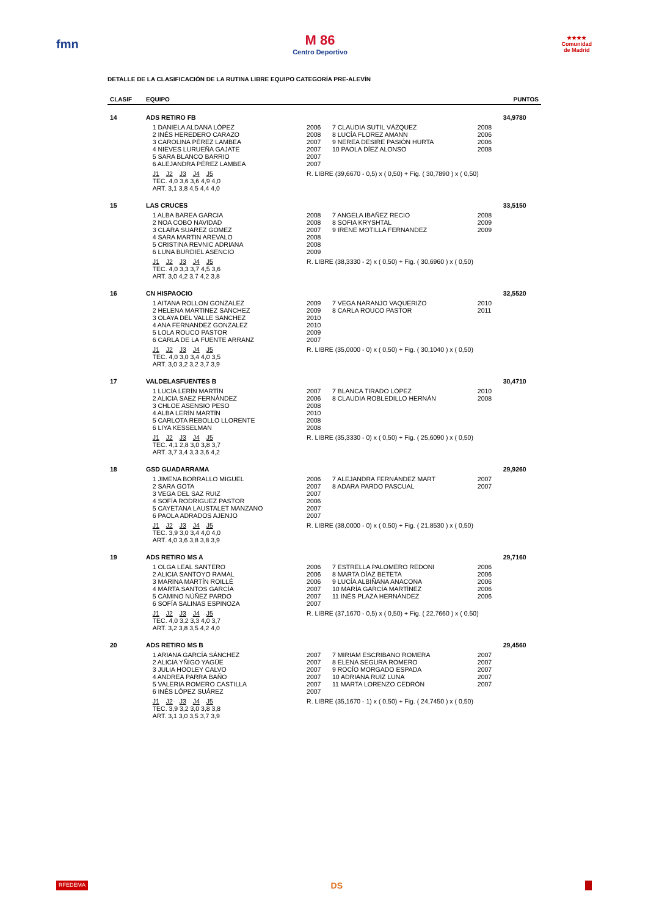fmn M 86
Centro Deportivo
★★★★
Comunidad
de Madrid
DETALLE DE LA CLASIFICACIÓN DE LA RUTINA LIBRE EQUIPO CATEGORÍA PRE-ALEVÍN
| CLASIF | EQUIPO | | | | | PUNTOS |
| --- | --- | --- | --- | --- | --- | --- |
| 14 | ADS RETIRO FB | | | | | 34,9780 |
| | | 1 DANIELA ALDANA LÓPEZ 2 INÉS HEREDERO CARAZO 3 CAROLINA PÉREZ LAMBEA 4 NIEVES LURUEÑA GAJATE 5 SARA BLANCO BARRIO 6 ALEJANDRA PÉREZ LAMBEA | 2006 2008 2007 2007 2007 2007 | 7 CLAUDIA SUTIL VÁZQUEZ 8 LUCÍA FLOREZ AMANN 9 NEREA DESIRE PASIÓN HURTA 10 PAOLA DÍEZ ALONSO | 2008 2006 2006 2008 | |
| | | J1 J2 J3 J4 J5 TEC. 4,0 3,6 3,6 4,9 4,0 ART. 3,1 3,8 4,5 4,4 4,0 | R. LIBRE (39,6670 - 0,5) x ( 0,50) + Fig. ( 30,7890 ) x ( 0,50) | | | |
| 15 | LAS CRUCES | | | | | 33,5150 |
| | | 1 ALBA BAREA GARCIA 2 NOA COBO NAVIDAD 3 CLARA SUAREZ GOMEZ 4 SARA MARTIN AREVALO 5 CRISTINA REVNIC ADRIANA 6 LUNA BURDIEL ASENCIO | 2008 2008 2007 2008 2008 2009 | 7 ANGELA IBAÑEZ RECIO 8 SOFIA KRYSHTAL 9 IRENE MOTILLA FERNANDEZ | 2008 2009 2009 | |
| | | J1 J2 J3 J4 J5 TEC. 4,0 3,3 3,7 4,5 3,6 ART. 3,0 4,2 3,7 4,2 3,8 | R. LIBRE (38,3330 - 2) x ( 0,50) + Fig. ( 30,6960 ) x ( 0,50) | | | |
| 16 | CN HISPAOCIO | | | | | 32,5520 |
| | | 1 AITANA ROLLON GONZALEZ 2 HELENA MARTINEZ SANCHEZ 3 OLAYA DEL VALLE SANCHEZ 4 ANA FERNANDEZ GONZALEZ 5 LOLA ROUCO PASTOR 6 CARLA DE LA FUENTE ARRANZ | 2009 2009 2010 2010 2009 2007 | 7 VEGA NARANJO VAQUERIZO 8 CARLA ROUCO PASTOR | 2010 2011 | |
| | | J1 J2 J3 J4 J5 TEC. 4,0 3,0 3,4 4,0 3,5 ART. 3,0 3,2 3,2 3,7 3,9 | R. LIBRE (35,0000 - 0) x ( 0,50) + Fig. ( 30,1040 ) x ( 0,50) | | | |
| 17 | VALDELASFUENTES B | | | | | 30,4710 |
| | | 1 LUCÍA LERÍN MARTÍN 2 ALICIA SAEZ FERNÁNDEZ 3 CHLOE ASENSIO PESO 4 ALBA LERÍN MARTÍN 5 CARLOTA REBOLLO LLORENTE 6 LIYA KESSELMAN | 2007 2006 2008 2010 2008 2008 | 7 BLANCA TIRADO LÓPEZ 8 CLAUDIA ROBLEDILLO HERNÁN | 2010 2008 | |
| | | J1 J2 J3 J4 J5 TEC. 4,1 2,8 3,0 3,8 3,7 ART. 3,7 3,4 3,3 3,6 4,2 | R. LIBRE (35,3330 - 0) x ( 0,50) + Fig. ( 25,6090 ) x ( 0,50) | | | |
| 18 | GSD GUADARRAMA | | | | | 29,9260 |
| | | 1 JIMENA BORRALLO MIGUEL 2 SARA GOTA 3 VEGA DEL SAZ RUIZ 4 SOFÍA RODRIGUEZ PASTOR 5 CAYETANA LAUSTALET MANZANO 6 PAOLA ADRADOS AJENJO | 2006 2007 2007 2006 2007 2007 | 7 ALEJANDRA FERNÁNDEZ MART 8 ADARA PARDO PASCUAL | 2007 2007 | |
| | | J1 J2 J3 J4 J5 TEC. 3,9 3,0 3,4 4,0 4,0 ART. 4,0 3,6 3,8 3,8 3,9 | R. LIBRE (38,0000 - 0) x ( 0,50) + Fig. ( 21,8530 ) x ( 0,50) | | | |
| 19 | ADS RETIRO MS A | | | | | 29,7160 |
| | | 1 OLGA LEAL SANTERO 2 ALICIA SANTOYO RAMAL 3 MARINA MARTÍN ROILLÉ 4 MARTA SANTOS GARCÍA 5 CAMINO NÚÑEZ PARDO 6 SOFÍA SALINAS ESPINOZA | 2006 2006 2006 2007 2007 2007 | 7 ESTRELLA PALOMERO REDONI 8 MARTA DÍAZ BETETA 9 LUCÍA ALBIÑANA ANACONA 10 MARÍA GARCÍA MARTÍNEZ 11 INÉS PLAZA HERNÁNDEZ | 2006 2006 2006 2006 2006 | |
| | | J1 J2 J3 J4 J5 TEC. 4,0 3,2 3,3 4,0 3,7 ART. 3,2 3,8 3,5 4,2 4,0 | R. LIBRE (37,1670 - 0,5) x ( 0,50) + Fig. ( 22,7660 ) x ( 0,50) | | | |
| 20 | ADS RETIRO MS B | | | | | 29,4560 |
| | | 1 ARIANA GARCÍA SÁNCHEZ 2 ALICIA YÑIGO YAGÜE 3 JULIA HOOLEY CALVO 4 ANDREA PARRA BAÑO 5 VALERIA ROMERO CASTILLA 6 INÉS LÓPEZ SUÁREZ | 2007 2007 2007 2007 2007 2007 | 7 MIRIAM ESCRIBANO ROMERA 8 ELENA SEGURA ROMERO 9 ROCÍO MORGADO ESPADA 10 ADRIANA RUIZ LUNA 11 MARTA LORENZO CEDRÓN | 2007 2007 2007 2007 2007 | |
| | | J1 J2 J3 J4 J5 TEC. 3,9 3,2 3,0 3,8 3,8 ART. 3,1 3,0 3,5 3,7 3,9 | R. LIBRE (35,1670 - 1) x ( 0,50) + Fig. ( 24,7450 ) x ( 0,50) | | | |
RFEDEMA DS